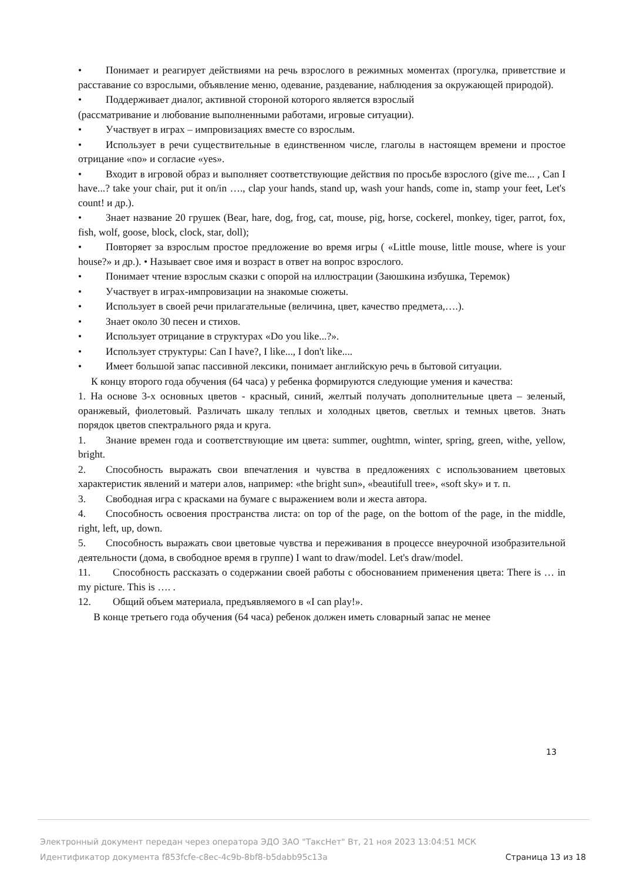• Понимает и реагирует действиями на речь взрослого в режимных моментах (прогулка, приветствие и расставание со взрослыми, объявление меню, одевание, раздевание, наблюдения за окружающей природой).
• Поддерживает диалог, активной стороной которого является взрослый
(рассматривание и любование выполненными работами, игровые ситуации).
• Участвует в играх – импровизациях вместе со взрослым.
• Использует в речи существительные в единственном числе, глаголы в настоящем времени и простое отрицание «no» и согласие «yes».
• Входит в игровой образ и выполняет соответствующие действия по просьбе взрослого (give me... , Can I have...? take your chair, put it on/in …., clap your hands, stand up, wash your hands, come in, stamp your feet, Let's count! и др.).
• Знает название 20 грушек (Bear, hare, dog, frog, cat, mouse, pig, horse, cockerel, monkey, tiger, parrot, fox, fish, wolf, goose, block, clock, star, doll);
• Повторяет за взрослым простое предложение во время игры ( «Little mouse, little mouse, where is your house?» и др.). • Называет свое имя и возраст в ответ на вопрос взрослого.
• Понимает чтение взрослым сказки с опорой на иллюстрации (Заюшкина избушка, Теремок)
• Участвует в играх-импровизации на знакомые сюжеты.
• Использует в своей речи прилагательные (величина, цвет, качество предмета,….).
• Знает около 30 песен и стихов.
• Использует отрицание в структурах «Do you like...?».
• Использует структуры: Can I have?, I like..., I don't like....
• Имеет большой запас пассивной лексики, понимает английскую речь в бытовой ситуации.
К концу второго года обучения (64 часа) у ребенка формируются следующие умения и качества:
1. На основе 3-х основных цветов - красный, синий, желтый получать дополнительные цвета – зеленый, оранжевый, фиолетовый. Различать шкалу теплых и холодных цветов, светлых и темных цветов. Знать порядок цветов спектрального ряда и круга.
1. Знание времен года и соответствующие им цвета: summer, oughtmn, winter, spring, green, withe, yellow, bright.
2. Способность выражать свои впечатления и чувства в предложениях с использованием цветовых характеристик явлений и матери алов, например: «the bright sun», «beautifull tree», «soft sky» и т. п.
3. Свободная игра с красками на бумаге с выражением воли и жеста автора.
4. Способность освоения пространства листа: on top of the page, on the bottom of the page, in the middle, right, left, up, down.
5. Способность выражать свои цветовые чувства и переживания в процессе внеурочной изобразительной деятельности (дома, в свободное время в группе) I want to draw/model. Let's draw/model.
11. Способность рассказать о содержании своей работы с обоснованием применения цвета: There is … in my picture. This is …. .
12. Общий объем материала, предъявляемого в «I can play!».
В конце третьего года обучения (64 часа) ребенок должен иметь словарный запас не менее
13
Электронный документ передан через оператора ЭДО ЗАО "ТаксНет" Вт, 21 ноя 2023 13:04:51 МСК
Идентификатор документа f853fcfe-c8ec-4c9b-8bf8-b5dabb95c13a Страница 13 из 18